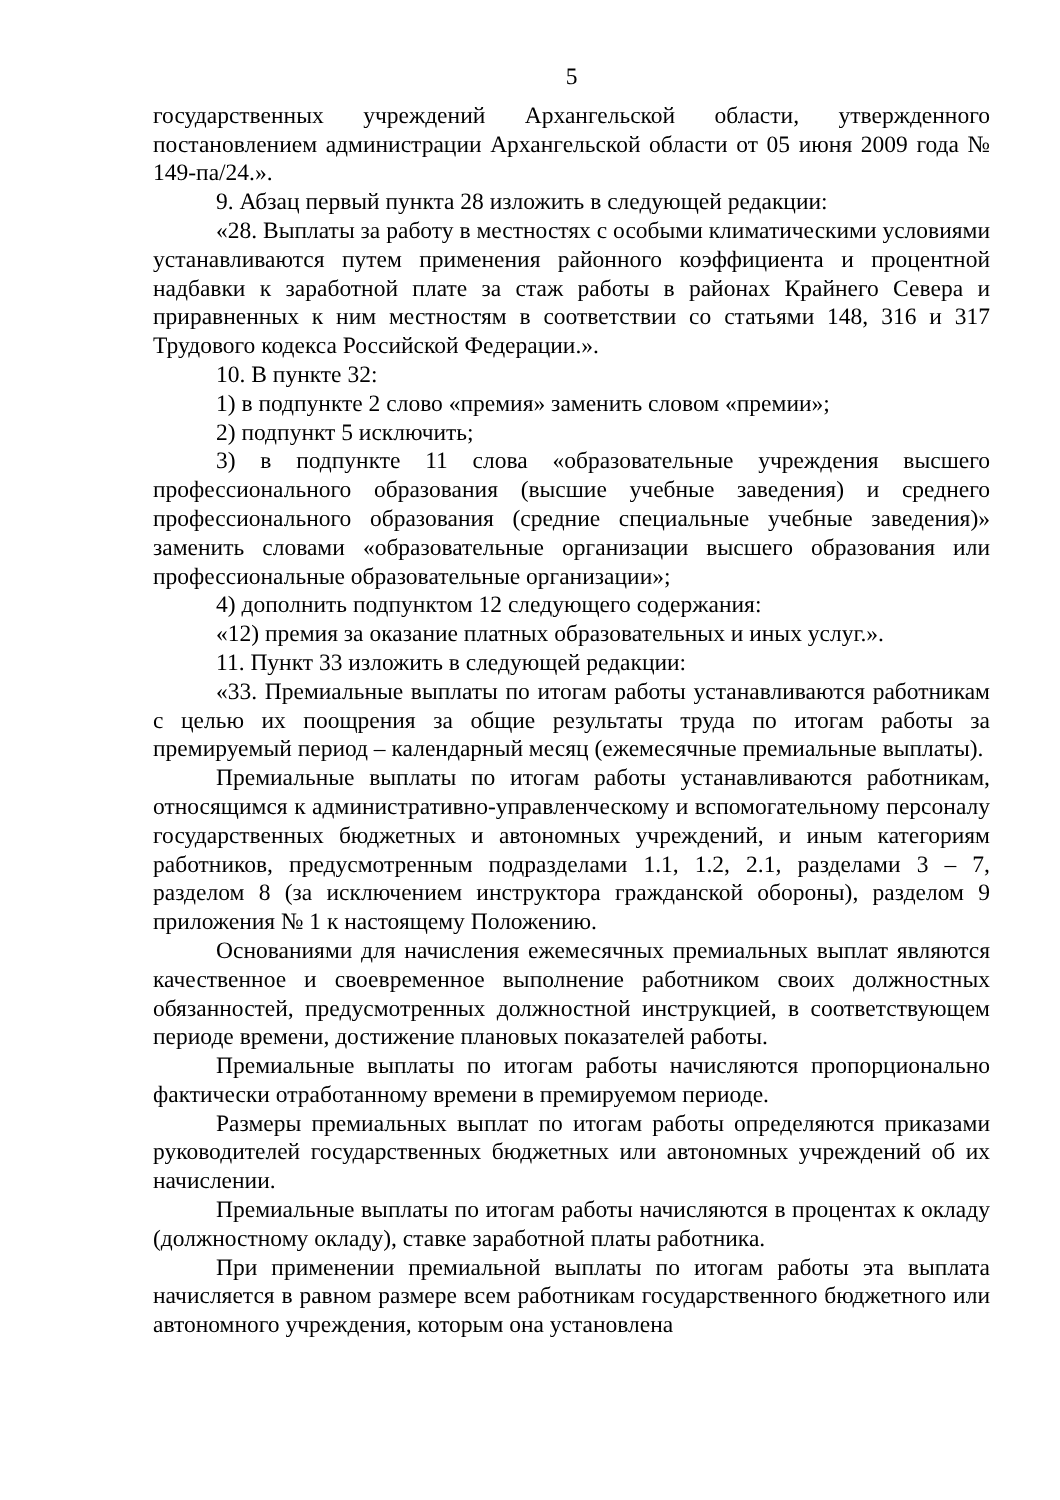5
государственных учреждений Архангельской области, утвержденного постановлением администрации Архангельской области от 05 июня 2009 года № 149-па/24.».
9. Абзац первый пункта 28 изложить в следующей редакции:
«28. Выплаты за работу в местностях с особыми климатическими условиями устанавливаются путем применения районного коэффициента и процентной надбавки к заработной плате за стаж работы в районах Крайнего Севера и приравненных к ним местностям в соответствии со статьями 148, 316 и 317 Трудового кодекса Российской Федерации.».
10. В пункте 32:
1) в подпункте 2 слово «премия» заменить словом «премии»;
2) подпункт 5 исключить;
3) в подпункте 11 слова «образовательные учреждения высшего профессионального образования (высшие учебные заведения) и среднего профессионального образования (средние специальные учебные заведения)» заменить словами «образовательные организации высшего образования или профессиональные образовательные организации»;
4) дополнить подпунктом 12 следующего содержания:
«12) премия за оказание платных образовательных и иных услуг.».
11. Пункт 33 изложить в следующей редакции:
«33. Премиальные выплаты по итогам работы устанавливаются работникам с целью их поощрения за общие результаты труда по итогам работы за премируемый период – календарный месяц (ежемесячные премиальные выплаты).
Премиальные выплаты по итогам работы устанавливаются работникам, относящимся к административно-управленческому и вспомогательному персоналу государственных бюджетных и автономных учреждений, и иным категориям работников, предусмотренным подразделами 1.1, 1.2, 2.1, разделами 3 – 7, разделом 8 (за исключением инструктора гражданской обороны), разделом 9 приложения № 1 к настоящему Положению.
Основаниями для начисления ежемесячных премиальных выплат являются качественное и своевременное выполнение работником своих должностных обязанностей, предусмотренных должностной инструкцией, в соответствующем периоде времени, достижение плановых показателей работы.
Премиальные выплаты по итогам работы начисляются пропорционально фактически отработанному времени в премируемом периоде.
Размеры премиальных выплат по итогам работы определяются приказами руководителей государственных бюджетных или автономных учреждений об их начислении.
Премиальные выплаты по итогам работы начисляются в процентах к окладу (должностному окладу), ставке заработной платы работника.
При применении премиальной выплаты по итогам работы эта выплата начисляется в равном размере всем работникам государственного бюджетного или автономного учреждения, которым она установлена